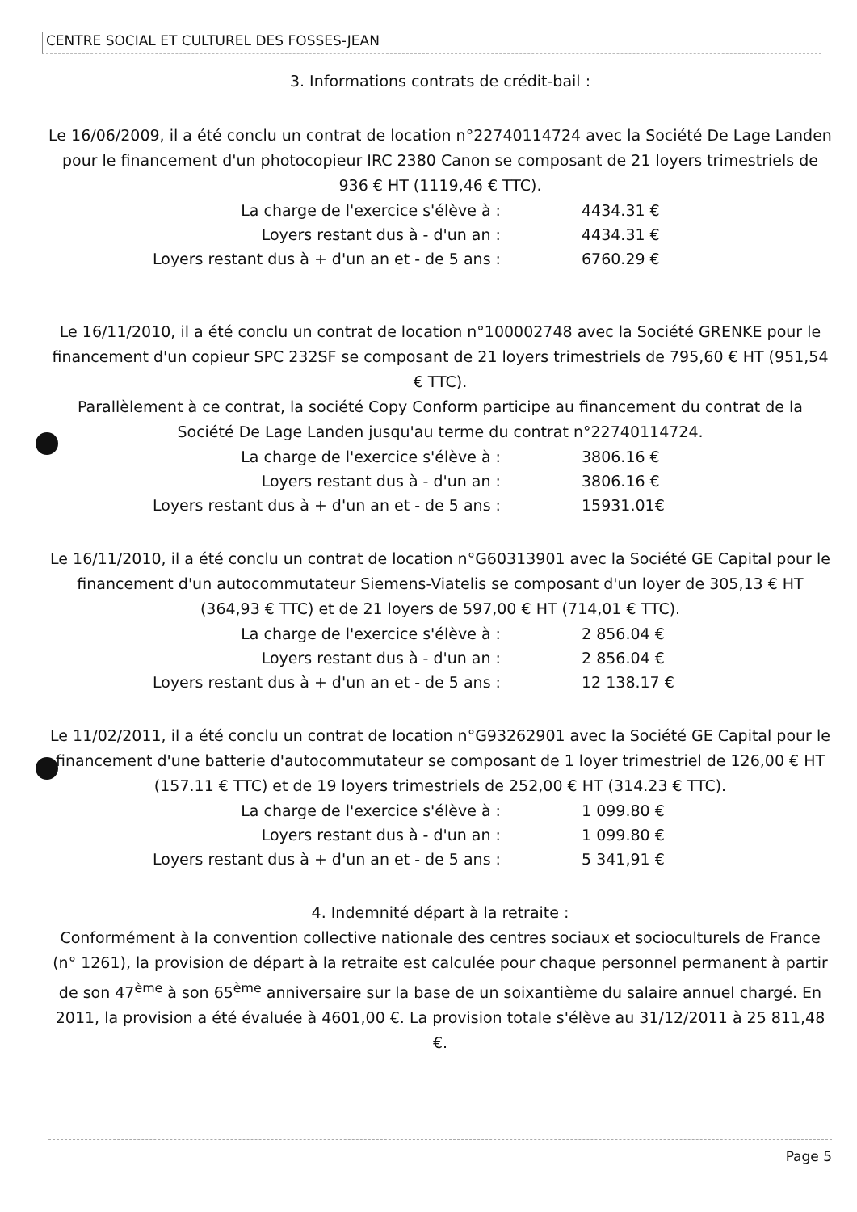CENTRE SOCIAL ET CULTUREL DES FOSSES-JEAN
3. Informations contrats de crédit-bail :
Le 16/06/2009, il a été conclu un contrat de location n°22740114724 avec la Société De Lage Landen pour le financement d'un photocopieur IRC 2380 Canon se composant de 21 loyers trimestriels de 936 € HT (1119,46 € TTC).
La charge de l'exercice s'élève à : 4434.31 €
Loyers restant dus à - d'un an : 4434.31 €
Loyers restant dus à + d'un an et - de 5 ans : 6760.29 €
Le 16/11/2010, il a été conclu un contrat de location n°100002748 avec la Société GRENKE pour le financement d'un copieur SPC 232SF se composant de 21 loyers trimestriels de 795,60 € HT (951,54 € TTC).
Parallèlement à ce contrat, la société Copy Conform participe au financement du contrat de la Société De Lage Landen jusqu'au terme du contrat n°22740114724.
La charge de l'exercice s'élève à : 3806.16 €
Loyers restant dus à - d'un an : 3806.16 €
Loyers restant dus à + d'un an et - de 5 ans : 15931.01€
Le 16/11/2010, il a été conclu un contrat de location n°G60313901 avec la Société GE Capital pour le financement d'un autocommutateur Siemens-Viatelis se composant d'un loyer de 305,13 € HT (364,93 € TTC) et de 21 loyers de 597,00 € HT (714,01 € TTC).
La charge de l'exercice s'élève à : 2 856.04 €
Loyers restant dus à - d'un an : 2 856.04 €
Loyers restant dus à + d'un an et - de 5 ans : 12 138.17 €
Le 11/02/2011, il a été conclu un contrat de location n°G93262901 avec la Société GE Capital pour le financement d'une batterie d'autocommutateur se composant de 1 loyer trimestriel de 126,00 € HT (157.11 € TTC) et de 19 loyers trimestriels de 252,00 € HT (314.23 € TTC).
La charge de l'exercice s'élève à : 1 099.80 €
Loyers restant dus à - d'un an : 1 099.80 €
Loyers restant dus à + d'un an et - de 5 ans : 5 341,91 €
4. Indemnité départ à la retraite :
Conformément à la convention collective nationale des centres sociaux et socioculturels de France (n° 1261), la provision de départ à la retraite est calculée pour chaque personnel permanent à partir de son 47<sup>ème</sup> à son 65<sup>ème</sup> anniversaire sur la base de un soixantième du salaire annuel chargé. En 2011, la provision a été évaluée à 4601,00 €. La provision totale s'élève au 31/12/2011 à 25 811,48 €.
Page 5